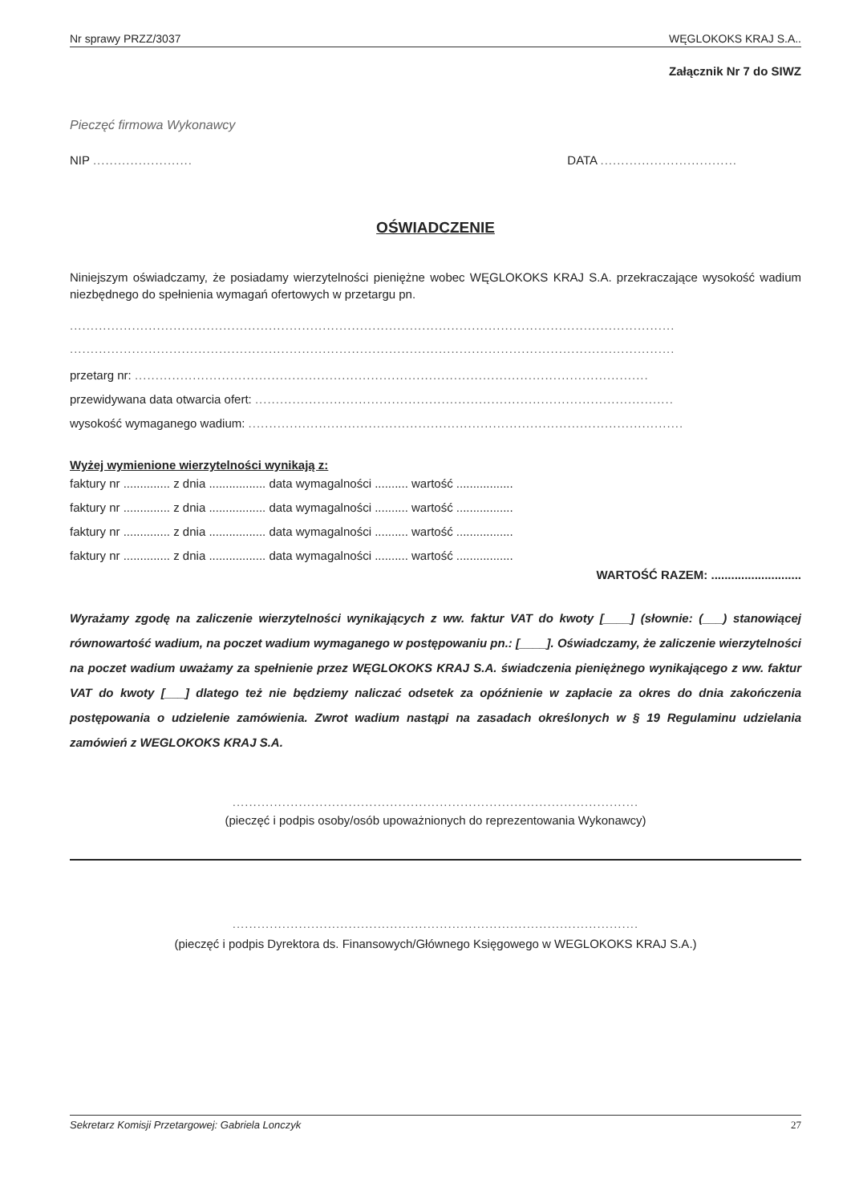Nr sprawy PRZZ/3037 WĘGLOKOKS KRAJ S.A..
Załącznik Nr 7 do SIWZ
Pieczęć firmowa Wykonawcy
NIP ........................ DATA .................................
OŚWIADCZENIE
Niniejszym oświadczamy, że posiadamy wierzytelności pieniężne wobec WĘGLOKOKS KRAJ S.A. przekraczające wysokość wadium niezbędnego do spełnienia wymagań ofertowych w przetargu pn.
..................................................................................................................................................
..................................................................................................................................................
przetarg nr: ............................................................................................................................
przewidywana data otwarcia ofert: .....................................................................................................
wysokość wymaganego wadium: .........................................................................................................
Wyżej wymienione wierzytelności wynikają z:
faktury nr .............. z dnia ................. data wymagalności .......... wartość .................
faktury nr .............. z dnia ................. data wymagalności .......... wartość .................
faktury nr .............. z dnia ................. data wymagalności .......... wartość .................
faktury nr .............. z dnia ................. data wymagalności .......... wartość .................
WARTOŚĆ RAZEM: ...........................
Wyrażamy zgodę na zaliczenie wierzytelności wynikających z ww. faktur VAT do kwoty [____] (słownie: (___) stanowiącej równowartość wadium, na poczet wadium wymaganego w postępowaniu pn.: [____]. Oświadczamy, że zaliczenie wierzytelności na poczet wadium uważamy za spełnienie przez WĘGLOKOKS KRAJ S.A. świadczenia pieniężnego wynikającego z ww. faktur VAT do kwoty [___] dlatego też nie będziemy naliczać odsetek za opóźnienie w zapłacie za okres do dnia zakończenia postępowania o udzielenie zamówienia. Zwrot wadium nastąpi na zasadach określonych w § 19 Regulaminu udzielania zamówień z WEGLOKOKS KRAJ S.A.
..................................................................................................
(pieczęć i podpis osoby/osób upoważnionych do reprezentowania Wykonawcy)
..................................................................................................
(pieczęć i podpis Dyrektora ds. Finansowych/Głównego Księgowego w WEGLOKOKS KRAJ S.A.)
Sekretarz Komisji Przetargowej: Gabriela Lonczyk 27